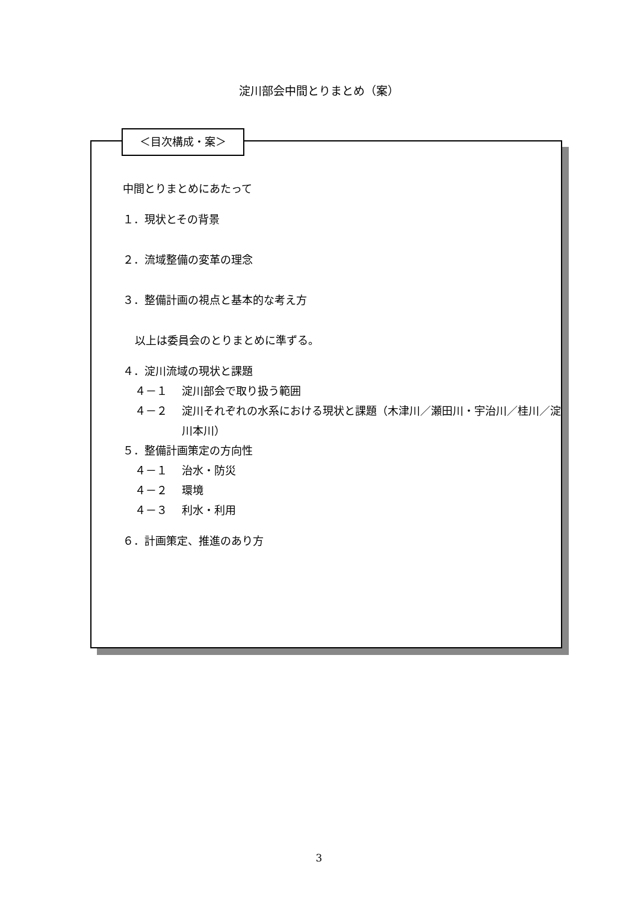淀川部会中間とりまとめ（案）
＜目次構成・案＞
中間とりまとめにあたって
１．現状とその背景
２．流域整備の変革の理念
３．整備計画の視点と基本的な考え方
以上は委員会のとりまとめに準ずる。
４．淀川流域の現状と課題
４－１ 淀川部会で取り扱う範囲
４－２ 淀川それぞれの水系における現状と課題（木津川／瀬田川・宇治川／桂川／淀川本川）
５．整備計画策定の方向性
４－１ 治水・防災
４－２ 環境
４－３ 利水・利用
６．計画策定、推進のあり方
3